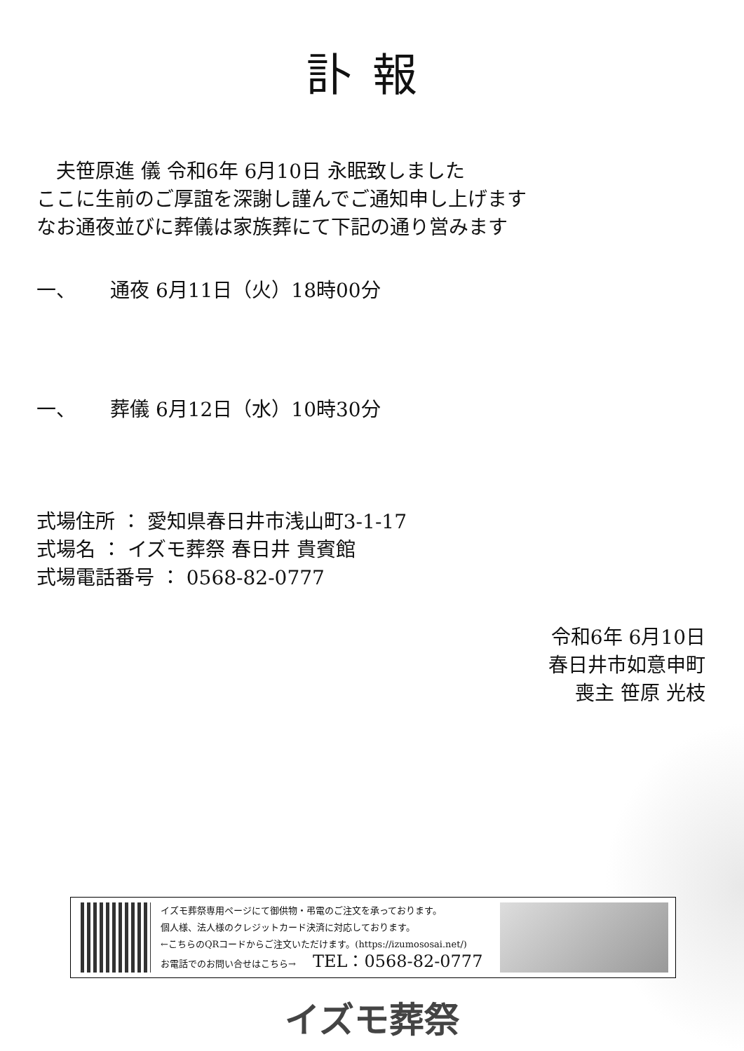訃報
　夫笹原進 儀 令和6年 6月10日 永眠致しました
ここに生前のご厚誼を深謝し謹んでご通知申し上げます
なお通夜並びに葬儀は家族葬にて下記の通り営みます
一、 通夜 6月11日（火）18時00分
一、 葬儀 6月12日（水）10時30分
式場住所 ： 愛知県春日井市浅山町3-1-17
式場名 ： イズモ葬祭 春日井 貴賓館
式場電話番号 ： 0568-82-0777
令和6年 6月10日
春日井市如意申町
喪主 笹原 光枝
イズモ葬祭専用ページにて御供物・弔電のご注文を承っております。
個人様、法人様のクレジットカード決済に対応しております。
←こちらのQRコードからご注文いただけます。(https://izumososai.net/)
お電話でのお問い合せはこちら→ TEL：0568-82-0777
イズモ葬祭